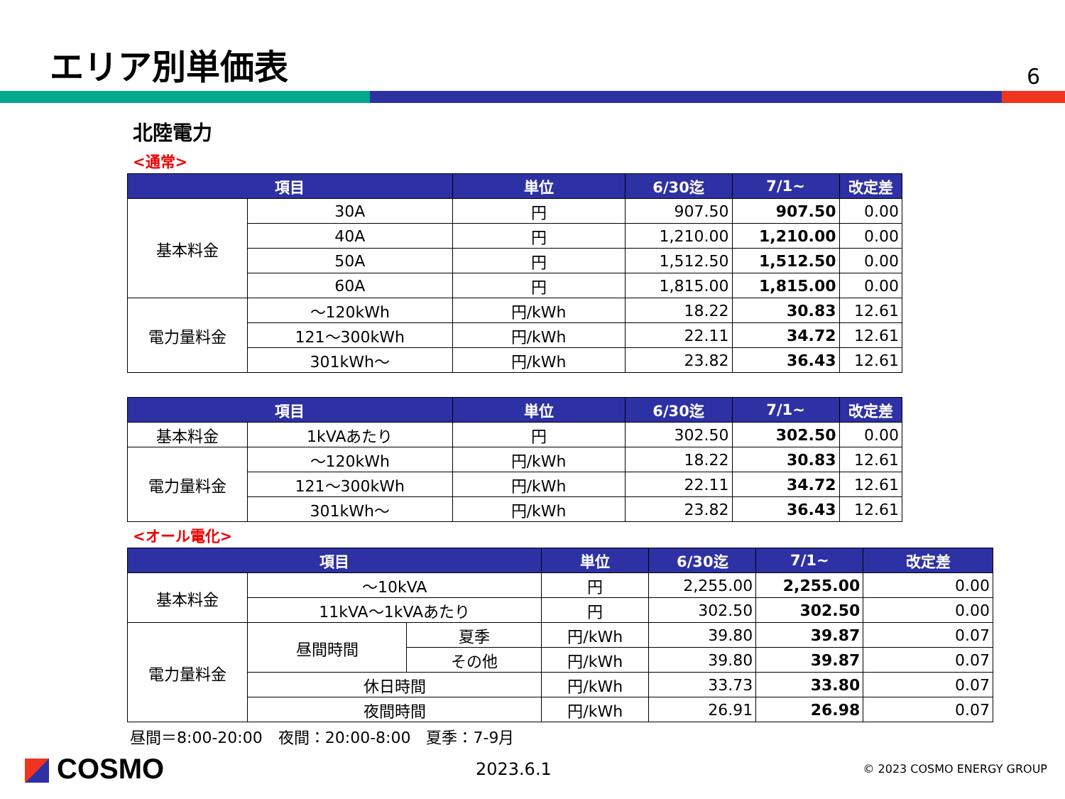エリア別単価表
6
北陸電力
<通常>
| 項目 | | 単位 | 6/30迄 | 7/1~ | 改定差 |
| --- | --- | --- | --- | --- | --- |
| 基本料金 | 30A | 円 | 907.50 | 907.50 | 0.00 |
| | 40A | 円 | 1,210.00 | 1,210.00 | 0.00 |
| | 50A | 円 | 1,512.50 | 1,512.50 | 0.00 |
| | 60A | 円 | 1,815.00 | 1,815.00 | 0.00 |
| 電力量料金 | ～120kWh | 円/kWh | 18.22 | 30.83 | 12.61 |
| | 121～300kWh | 円/kWh | 22.11 | 34.72 | 12.61 |
| | 301kWh～ | 円/kWh | 23.82 | 36.43 | 12.61 |
| 項目 | | 単位 | 6/30迄 | 7/1~ | 改定差 |
| --- | --- | --- | --- | --- | --- |
| 基本料金 | 1kVAあたり | 円 | 302.50 | 302.50 | 0.00 |
| 電力量料金 | ～120kWh | 円/kWh | 18.22 | 30.83 | 12.61 |
| | 121～300kWh | 円/kWh | 22.11 | 34.72 | 12.61 |
| | 301kWh～ | 円/kWh | 23.82 | 36.43 | 12.61 |
<オール電化>
| 項目 | | | 単位 | 6/30迄 | 7/1~ | 改定差 |
| --- | --- | --- | --- | --- | --- | --- |
| 基本料金 | ～10kVA | | 円 | 2,255.00 | 2,255.00 | 0.00 |
| | 11kVA～1kVAあたり | | 円 | 302.50 | 302.50 | 0.00 |
| 電力量料金 | 昼間時間 | 夏季 | 円/kWh | 39.80 | 39.87 | 0.07 |
| | | その他 | 円/kWh | 39.80 | 39.87 | 0.07 |
| | 休日時間 | | 円/kWh | 33.73 | 33.80 | 0.07 |
| | 夜間時間 | | 円/kWh | 26.91 | 26.98 | 0.07 |
昼間＝8:00-20:00　夜間：20:00-8:00　夏季：7-9月
COSMO
2023.6.1
© 2023 COSMO ENERGY GROUP